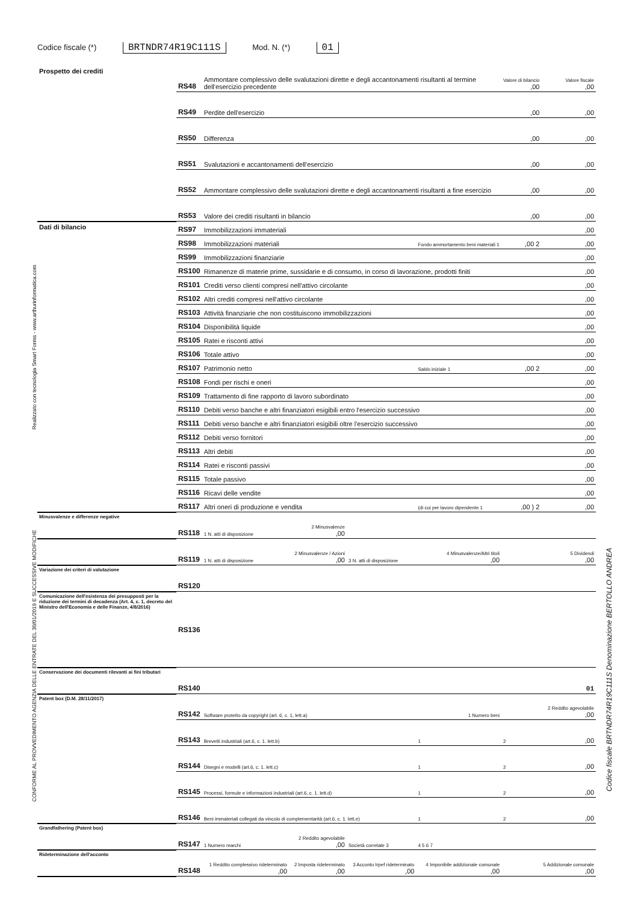Codice fiscale (*) BRTNDR74R19C111S Mod. N. (*) 01
| Prospetto dei crediti | RS48 | Ammontare complessivo delle svalutazioni dirette e degli accantonamenti risultanti al termine dell'esercizio precedente | | | | Valore di bilancio ,00 | Valore fiscale ,00 |
| | RS49 | Perdite dell'esercizio | | | | ,00 | ,00 |
| | RS50 | Differenza | | | | ,00 | ,00 |
| | RS51 | Svalutazioni e accantonamenti dell'esercizio | | | | ,00 | ,00 |
| | RS52 | Ammontare complessivo delle svalutazioni dirette e degli accantonamenti risultanti a fine esercizio | | | | ,00 | ,00 |
| | RS53 | Valore dei crediti risultanti in bilancio | | | | ,00 | ,00 |
| Dati di bilancio | RS97 | Immobilizzazioni immateriali | | | | | ,00 |
| | RS98 | Immobilizzazioni materiali | | | Fondo ammortamento beni materiali 1 | ,00 2 | ,00 |
| | RS99 | Immobilizzazioni finanziarie | | | | | ,00 |
| | RS100 | Rimanenze di materie prime, sussidarie e di consumo, in corso di lavorazione, prodotti finiti | | | | | ,00 |
| | RS101 | Crediti verso clienti compresi nell'attivo circolante | | | | | ,00 |
| | RS102 | Altri crediti compresi nell'attivo circolante | | | | | ,00 |
| | RS103 | Attività finanziarie che non costituiscono immobilizzazioni | | | | | ,00 |
| | RS104 | Disponibilità liquide | | | | | ,00 |
| | RS105 | Ratei e risconti attivi | | | | | ,00 |
| | RS106 | Totale attivo | | | | | ,00 |
| | RS107 | Patrimonio netto | | | Saldo iniziale 1 | ,00 2 | ,00 |
| | RS108 | Fondi per rischi e oneri | | | | | ,00 |
| | RS109 | Trattamento di fine rapporto di lavoro subordinato | | | | | ,00 |
| | RS110 | Debiti verso banche e altri finanziatori esigibili entro l'esercizio successivo | | | | | ,00 |
| | RS111 | Debiti verso banche e altri finanziatori esigibili oltre l'esercizio successivo | | | | | ,00 |
| | RS112 | Debiti verso fornitori | | | | | ,00 |
| | RS113 | Altri debiti | | | | | ,00 |
| | RS114 | Ratei e risconti passivi | | | | | ,00 |
| | RS115 | Totale passivo | | | | | ,00 |
| | RS116 | Ricavi delle vendite | | | | | ,00 |
| | RS117 | Altri oneri di produzione e vendita | | | (di cui per lavoro dipendente 1 | ,00 ) 2 | ,00 |
| Minusvalenze e differenze negative | RS118 | 1 N. atti di disposizione | 2 Minusvalenze ,00 | | | | |
| | RS119 | 1 N. atti di disposizione | 2 Minusvalenze / Azioni ,00 | 3 N. atti di disposizione | 4 Minusvalenze/Altri titoli ,00 | | 5 Dividendi ,00 |
| Variazione dei criteri di valutazione | RS120 | | | | | | |
| Comunicazione dell'esistenza dei presupposti per la riduzione dei termini di decadenza (Art. 4, c. 1, decreto del Ministro dell'Economia e delle Finanze, 4/8/2016) | RS136 | | | | | | |
| Conservazione dei documenti rilevanti ai fini tributari | RS140 | | | | | | 01 |
| Patent box (D.M. 28/11/2017) | RS142 | Software protetto da copyright (art. 6, c. 1, lett.a) | | | 1 Numero beni | | 2 Reddito agevolabile ,00 |
| | RS143 | Brevetti industriali (art.6, c. 1. lett.b) | | | 1 | 2 | ,00 |
| | RS144 | Disegni e modelli (art.6, c. 1. lett.c) | | | 1 | 2 | ,00 |
| | RS145 | Processi, formule e informazioni industriali (art.6, c. 1. lett.d) | | | 1 | 2 | ,00 |
| | RS146 | Beni immateriali collegati da vincolo di complementarità (art.6, c. 1. lett.e) | | | 1 | 2 | ,00 |
| Grandfathering (Patent box) | RS147 | 1 Numero marchi | 2 Reddito agevolabile ,00 | Società correlate 3 | 4 5 6 7 | | |
| Rideterminazione dell'acconto | RS148 | 1 Reddito complessivo rideterminato ,00 | 2 Imposta rideterminato ,00 | 3 Acconto Irpef rideterminato ,00 | 4 Imponibile addizionale comunale ,00 | | 5 Addizionale comunale ,00 |
Realizzato con tecnologia Smart Forms - www.arthurinformatica.com
CONFORME AL PROVVEDIMENTO AGENZIA DELLE ENTRATE DEL 30/01/2019 E SUCCESSIVE MODIFICHE
Codice fiscale BRTNDR74R19C111S Denominazione BERTOLLO ANDREA